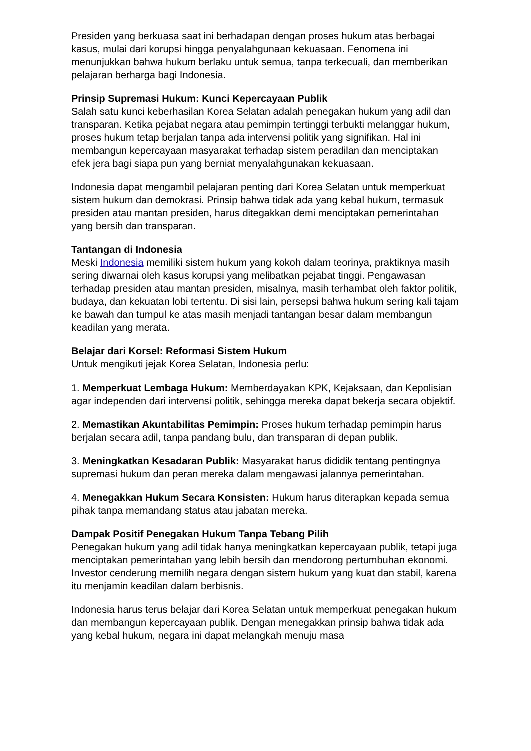Presiden yang berkuasa saat ini berhadapan dengan proses hukum atas berbagai kasus, mulai dari korupsi hingga penyalahgunaan kekuasaan. Fenomena ini menunjukkan bahwa hukum berlaku untuk semua, tanpa terkecuali, dan memberikan pelajaran berharga bagi Indonesia.
Prinsip Supremasi Hukum: Kunci Kepercayaan Publik
Salah satu kunci keberhasilan Korea Selatan adalah penegakan hukum yang adil dan transparan. Ketika pejabat negara atau pemimpin tertinggi terbukti melanggar hukum, proses hukum tetap berjalan tanpa ada intervensi politik yang signifikan. Hal ini membangun kepercayaan masyarakat terhadap sistem peradilan dan menciptakan efek jera bagi siapa pun yang berniat menyalahgunakan kekuasaan.
Indonesia dapat mengambil pelajaran penting dari Korea Selatan untuk memperkuat sistem hukum dan demokrasi. Prinsip bahwa tidak ada yang kebal hukum, termasuk presiden atau mantan presiden, harus ditegakkan demi menciptakan pemerintahan yang bersih dan transparan.
Tantangan di Indonesia
Meski Indonesia memiliki sistem hukum yang kokoh dalam teorinya, praktiknya masih sering diwarnai oleh kasus korupsi yang melibatkan pejabat tinggi. Pengawasan terhadap presiden atau mantan presiden, misalnya, masih terhambat oleh faktor politik, budaya, dan kekuatan lobi tertentu. Di sisi lain, persepsi bahwa hukum sering kali tajam ke bawah dan tumpul ke atas masih menjadi tantangan besar dalam membangun keadilan yang merata.
Belajar dari Korsel: Reformasi Sistem Hukum
Untuk mengikuti jejak Korea Selatan, Indonesia perlu:
1. Memperkuat Lembaga Hukum: Memberdayakan KPK, Kejaksaan, dan Kepolisian agar independen dari intervensi politik, sehingga mereka dapat bekerja secara objektif.
2. Memastikan Akuntabilitas Pemimpin: Proses hukum terhadap pemimpin harus berjalan secara adil, tanpa pandang bulu, dan transparan di depan publik.
3. Meningkatkan Kesadaran Publik: Masyarakat harus dididik tentang pentingnya supremasi hukum dan peran mereka dalam mengawasi jalannya pemerintahan.
4. Menegakkan Hukum Secara Konsisten: Hukum harus diterapkan kepada semua pihak tanpa memandang status atau jabatan mereka.
Dampak Positif Penegakan Hukum Tanpa Tebang Pilih
Penegakan hukum yang adil tidak hanya meningkatkan kepercayaan publik, tetapi juga menciptakan pemerintahan yang lebih bersih dan mendorong pertumbuhan ekonomi. Investor cenderung memilih negara dengan sistem hukum yang kuat dan stabil, karena itu menjamin keadilan dalam berbisnis.
Indonesia harus terus belajar dari Korea Selatan untuk memperkuat penegakan hukum dan membangun kepercayaan publik. Dengan menegakkan prinsip bahwa tidak ada yang kebal hukum, negara ini dapat melangkah menuju masa